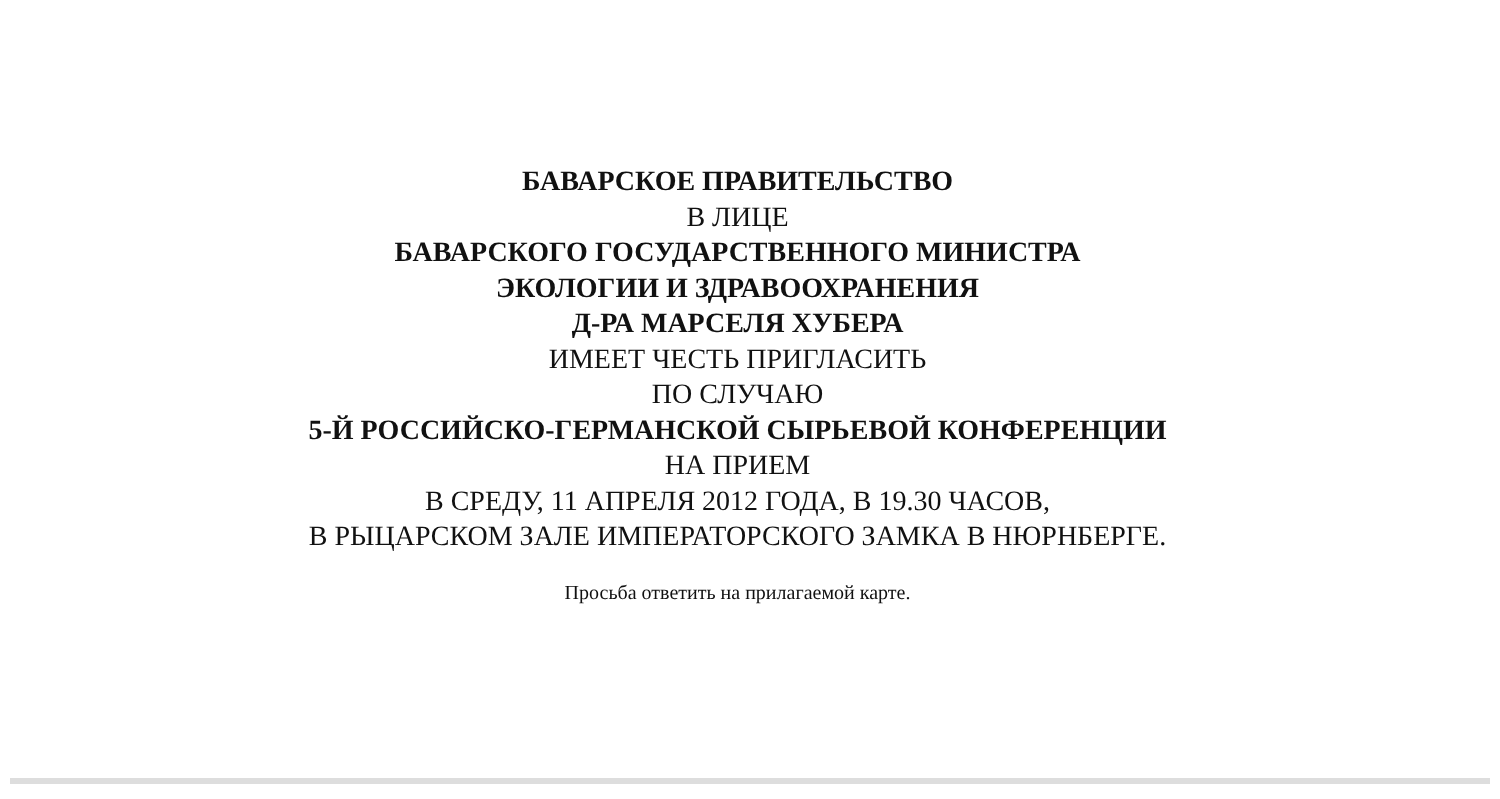БАВАРСКОЕ ПРАВИТЕЛЬСТВО
В ЛИЦЕ
БАВАРСКОГО ГОСУДАРСТВЕННОГО МИНИСТРА
ЭКОЛОГИИ И ЗДРАВООХРАНЕНИЯ
Д-РА МАРСЕЛЯ ХУБЕРА
ИМЕЕТ ЧЕСТЬ ПРИГЛАСИТЬ
ПО СЛУЧАЮ
5-Й РОССИЙСКО-ГЕРМАНСКОЙ СЫРЬЕВОЙ КОНФЕРЕНЦИИ
НА ПРИЕМ
В СРЕДУ, 11 АПРЕЛЯ 2012 ГОДА, В 19.30 ЧАСОВ,
В РЫЦАРСКОМ ЗАЛЕ ИМПЕРАТОРСКОГО ЗАМКА В НЮРНБЕРГЕ.
Просьба ответить на прилагаемой карте.